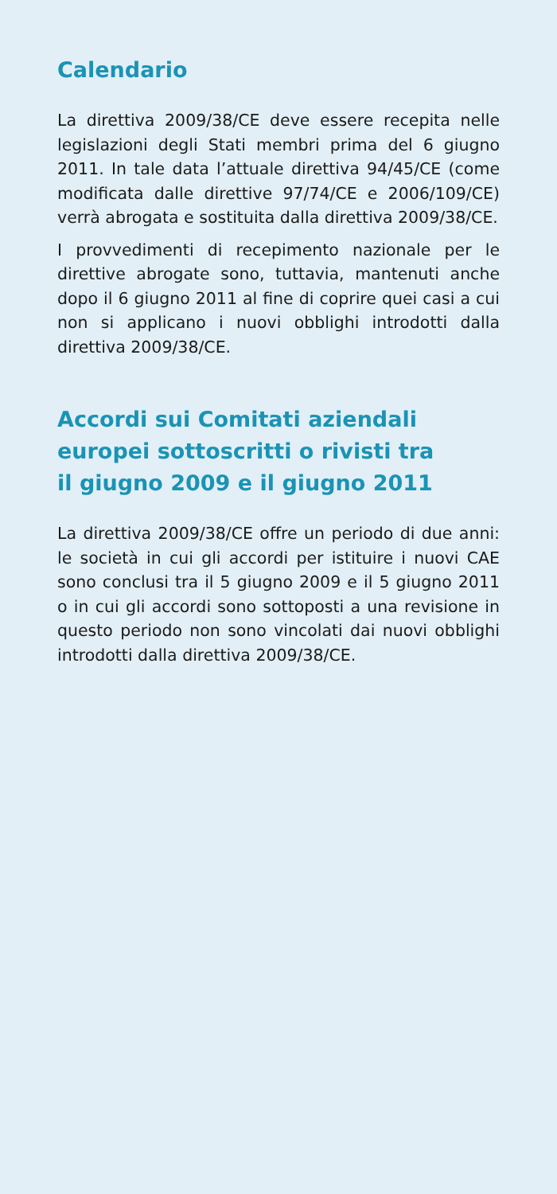Calendario
La direttiva 2009/38/CE deve essere recepita nelle legislazioni degli Stati membri prima del 6 giugno 2011. In tale data l’attuale direttiva 94/45/CE (come modificata dalle direttive 97/74/CE e 2006/109/CE) verrà abrogata e sostituita dalla direttiva 2009/38/CE.
I provvedimenti di recepimento nazionale per le direttive abrogate sono, tuttavia, mantenuti anche dopo il 6 giugno 2011 al fine di coprire quei casi a cui non si applicano i nuovi obblighi introdotti dalla direttiva 2009/38/CE.
Accordi sui Comitati aziendali
europei sottoscritti o rivisti tra
il giugno 2009 e il giugno 2011
La direttiva 2009/38/CE offre un periodo di due anni: le società in cui gli accordi per istituire i nuovi CAE sono conclusi tra il 5 giugno 2009 e il 5 giugno 2011 o in cui gli accordi sono sottoposti a una revisione in questo periodo non sono vincolati dai nuovi obblighi introdotti dalla direttiva 2009/38/CE.